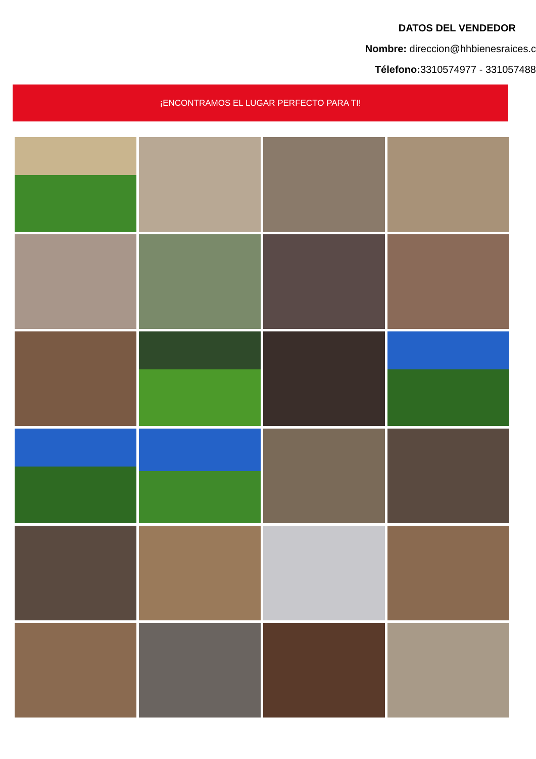DATOS DEL VENDEDOR
Nombre: direccion@hhbienesraices.c
Télefono: 3310574977 - 331057488
¡ENCONTRAMOS EL LUGAR PERFECTO PARA TI!